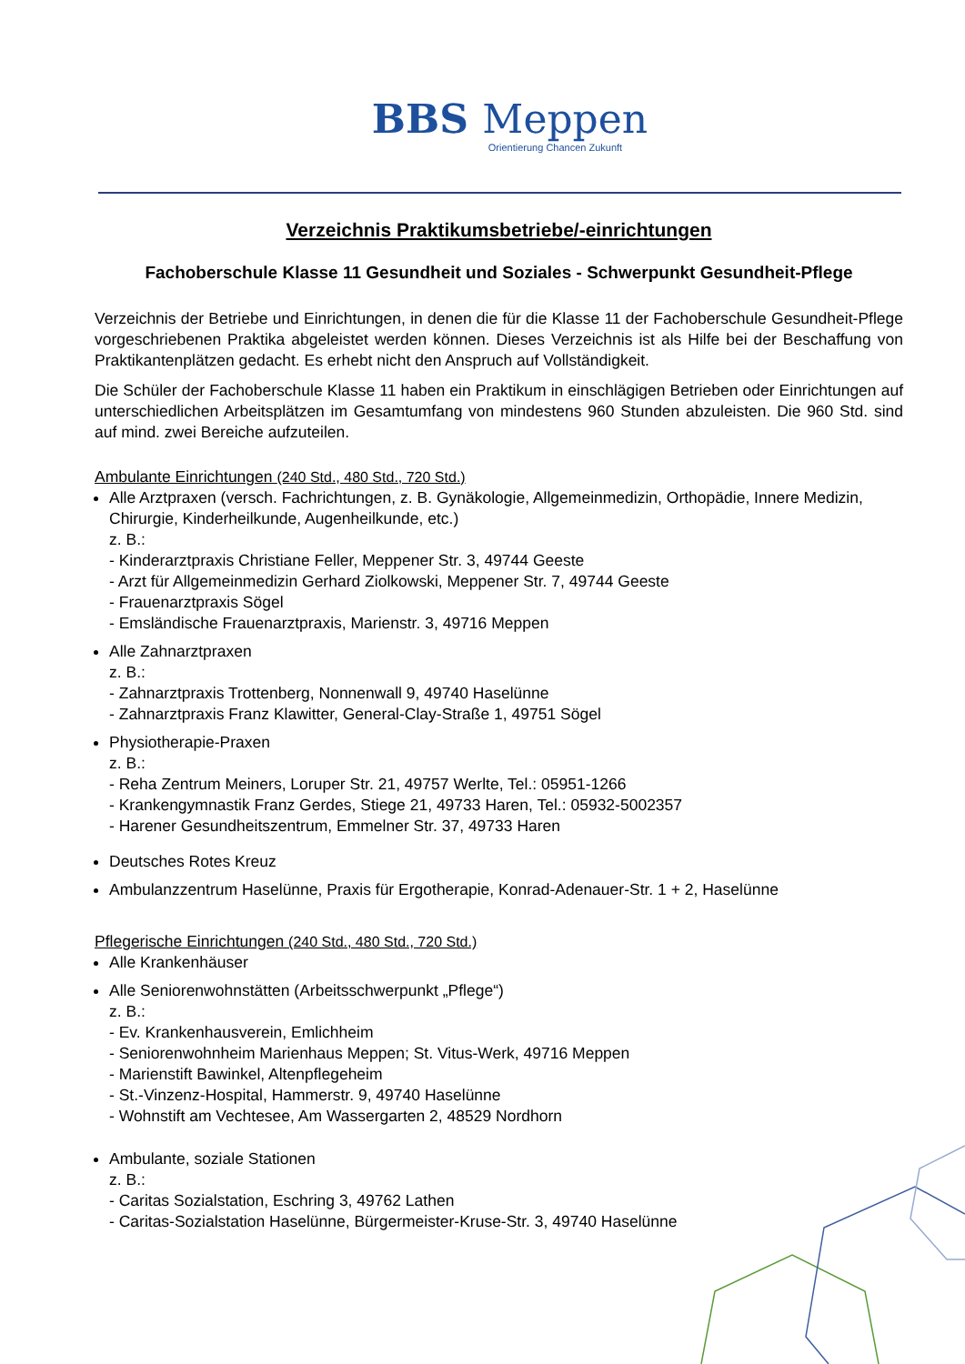BBS Meppen
Orientierung Chancen Zukunft
Verzeichnis Praktikumsbetriebe/-einrichtungen
Fachoberschule Klasse 11 Gesundheit und Soziales - Schwerpunkt Gesundheit-Pflege
Verzeichnis der Betriebe und Einrichtungen, in denen die für die Klasse 11 der Fachoberschule Gesundheit-Pflege vorgeschriebenen Praktika abgeleistet werden können. Dieses Verzeichnis ist als Hilfe bei der Beschaffung von Praktikantenplätzen gedacht. Es erhebt nicht den Anspruch auf Vollständigkeit.
Die Schüler der Fachoberschule Klasse 11 haben ein Praktikum in einschlägigen Betrieben oder Einrichtungen auf unterschiedlichen Arbeitsplätzen im Gesamtumfang von mindestens 960 Stunden abzuleisten. Die 960 Std. sind auf mind. zwei Bereiche aufzuteilen.
Ambulante Einrichtungen (240 Std., 480 Std., 720 Std.)
Alle Arztpraxen (versch. Fachrichtungen, z. B. Gynäkologie, Allgemeinmedizin, Orthopädie, Innere Medizin, Chirurgie, Kinderheilkunde, Augenheilkunde, etc.)
z. B.:
- Kinderarztpraxis Christiane Feller, Meppener Str. 3, 49744 Geeste
- Arzt für Allgemeinmedizin Gerhard Ziolkowski, Meppener Str. 7, 49744 Geeste
- Frauenarztpraxis Sögel
- Emsländische Frauenarztpraxis, Marienstr. 3, 49716 Meppen
Alle Zahnarztpraxen
z. B.:
- Zahnarztpraxis Trottenberg, Nonnenwall 9, 49740 Haselünne
- Zahnarztpraxis Franz Klawitter, General-Clay-Straße 1, 49751 Sögel
Physiotherapie-Praxen
z. B.:
- Reha Zentrum Meiners, Loruper Str. 21, 49757 Werlte, Tel.: 05951-1266
- Krankengymnastik Franz Gerdes, Stiege 21, 49733 Haren, Tel.: 05932-5002357
- Harener Gesundheitszentrum, Emmelner Str. 37, 49733 Haren
Deutsches Rotes Kreuz
Ambulanzzentrum Haselünne, Praxis für Ergotherapie, Konrad-Adenauer-Str. 1 + 2, Haselünne
Pflegerische Einrichtungen (240 Std., 480 Std., 720 Std.)
Alle Krankenhäuser
Alle Seniorenwohnstätten (Arbeitsschwerpunkt „Pflege“)
z. B.:
- Ev. Krankenhausverein, Emlichheim
- Seniorenwohnheim Marienhaus Meppen; St. Vitus-Werk, 49716 Meppen
- Marienstift Bawinkel, Altenpflegeheim
- St.-Vinzenz-Hospital, Hammerstr. 9, 49740 Haselünne
- Wohnstift am Vechtesee, Am Wassergarten 2, 48529 Nordhorn
Ambulante, soziale Stationen
z. B.:
- Caritas Sozialstation, Eschring 3, 49762 Lathen
- Caritas-Sozialstation Haselünne, Bürgermeister-Kruse-Str. 3, 49740 Haselünne